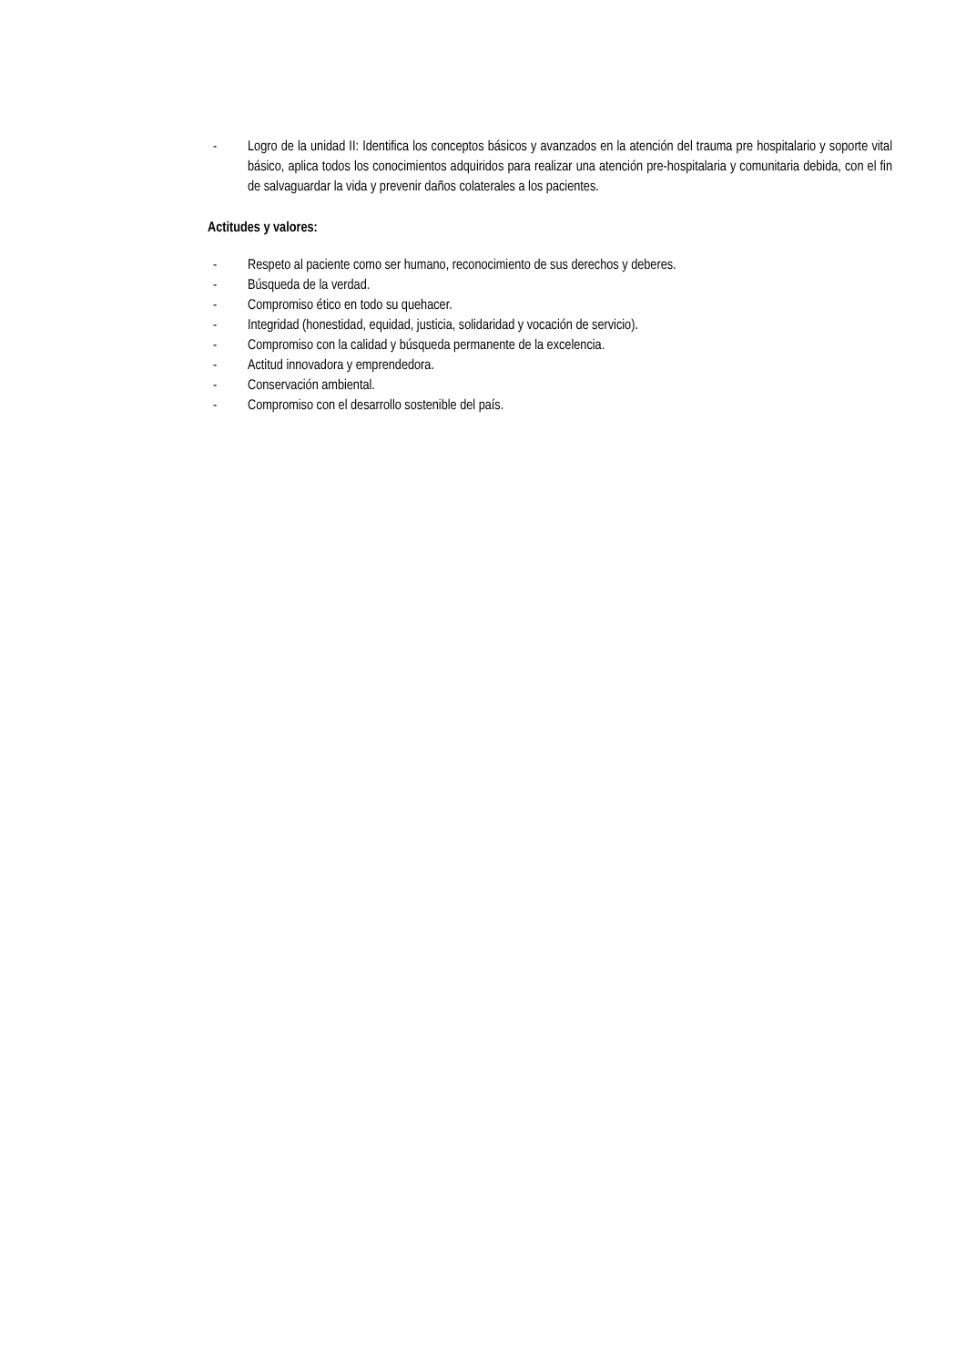- Logro de la unidad II: Identifica los conceptos básicos y avanzados en la atención del trauma pre hospitalario y soporte vital básico, aplica todos los conocimientos adquiridos para realizar una atención pre-hospitalaria y comunitaria debida, con el fin de salvaguardar la vida y prevenir daños colaterales a los pacientes.
Actitudes y valores:
- Respeto al paciente como ser humano, reconocimiento de sus derechos y deberes.
- Búsqueda de la verdad.
- Compromiso ético en todo su quehacer.
- Integridad (honestidad, equidad, justicia, solidaridad y vocación de servicio).
- Compromiso con la calidad y búsqueda permanente de la excelencia.
- Actitud innovadora y emprendedora.
- Conservación ambiental.
- Compromiso con el desarrollo sostenible del país.